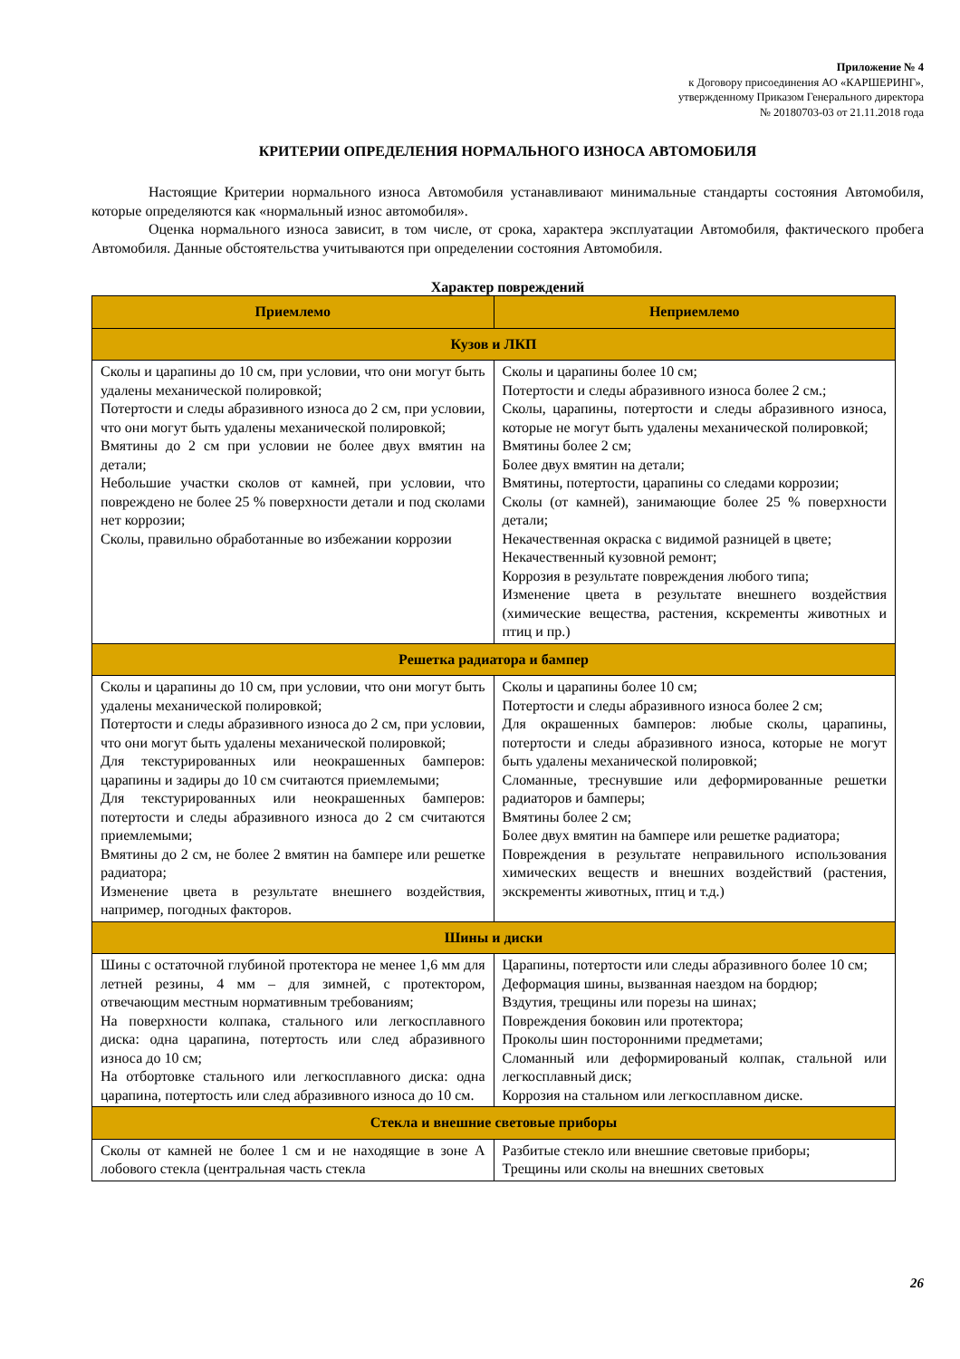Приложение № 4
к Договору присоединения АО «КАРШЕРИНГ»,
утвержденному Приказом Генерального директора
№ 20180703-03 от 21.11.2018 года
КРИТЕРИИ ОПРЕДЕЛЕНИЯ НОРМАЛЬНОГО ИЗНОСА АВТОМОБИЛЯ
Настоящие Критерии нормального износа Автомобиля устанавливают минимальные стандарты состояния Автомобиля, которые определяются как «нормальный износ автомобиля».
Оценка нормального износа зависит, в том числе, от срока, характера эксплуатации Автомобиля, фактического пробега Автомобиля. Данные обстоятельства учитываются при определении состояния Автомобиля.
Характер повреждений
| Приемлемо | Неприемлемо |
| --- | --- |
| Кузов и ЛКП | |
| Сколы и царапины до 10 см, при условии, что они могут быть удалены механической полировкой; Потертости и следы абразивного износа до 2 см, при условии, что они могут быть удалены механической полировкой; Вмятины до 2 см при условии не более двух вмятин на детали; Небольшие участки сколов от камней, при условии, что повреждено не более 25 % поверхности детали и под сколами нет коррозии; Сколы, правильно обработанные во избежании коррозии | Сколы и царапины более 10 см; Потертости и следы абразивного износа более 2 см.; Сколы, царапины, потертости и следы абразивного износа, которые не могут быть удалены механической полировкой; Вмятины более 2 см; Более двух вмятин на детали; Вмятины, потертости, царапины со следами коррозии; Сколы (от камней), занимающие более 25 % поверхности детали; Некачественная окраска с видимой разницей в цвете; Некачественный кузовной ремонт; Коррозия в результате повреждения любого типа; Изменение цвета в результате внешнего воздействия (химические вещества, растения, кскременты животных и птиц и пр.) |
| Решетка радиатора и бампер | |
| Сколы и царапины до 10 см, при условии, что они могут быть удалены механической полировкой; Потертости и следы абразивного износа до 2 см, при условии, что они могут быть удалены механической полировкой; Для текстурированных или неокрашенных бамперов: царапины и задиры до 10 см считаются приемлемыми; Для текстурированных или неокрашенных бамперов: потертости и следы абразивного износа до 2 см считаются приемлемыми; Вмятины до 2 см, не более 2 вмятин на бампере или решетке радиатора; Изменение цвета в результате внешнего воздействия, например, погодных факторов. | Сколы и царапины более 10 см; Потертости и следы абразивного износа более 2 см; Для окрашенных бамперов: любые сколы, царапины, потертости и следы абразивного износа, которые не могут быть удалены механической полировкой; Сломанные, треснувшие или деформированные решетки радиаторов и бамперы; Вмятины более 2 см; Более двух вмятин на бампере или решетке радиатора; Повреждения в результате неправильного использования химических веществ и внешних воздействий (растения, экскременты животных, птиц и т.д.) |
| Шины и диски | |
| Шины с остаточной глубиной протектора не менее 1,6 мм для летней резины, 4 мм – для зимней, с протектором, отвечающим местным нормативным требованиям; На поверхности колпака, стального или легкосплавного диска: одна царапина, потертость или след абразивного износа до 10 см; На отбортовке стального или легкосплавного диска: одна царапина, потертость или след абразивного износа до 10 см. | Царапины, потертости или следы абразивного более 10 см; Деформация шины, вызванная наездом на бордюр; Вздутия, трещины или порезы на шинах; Повреждения боковин или протектора; Проколы шин посторонними предметами; Сломанный или деформированый колпак, стальной или легкосплавный диск; Коррозия на стальном или легкосплавном диске. |
| Стекла и внешние световые приборы | |
| Сколы от камней не более 1 см и не находящие в зоне А лобового стекла (центральная часть стекла | Разбитые стекло или внешние световые приборы; Трещины или сколы на внешних световых |
26